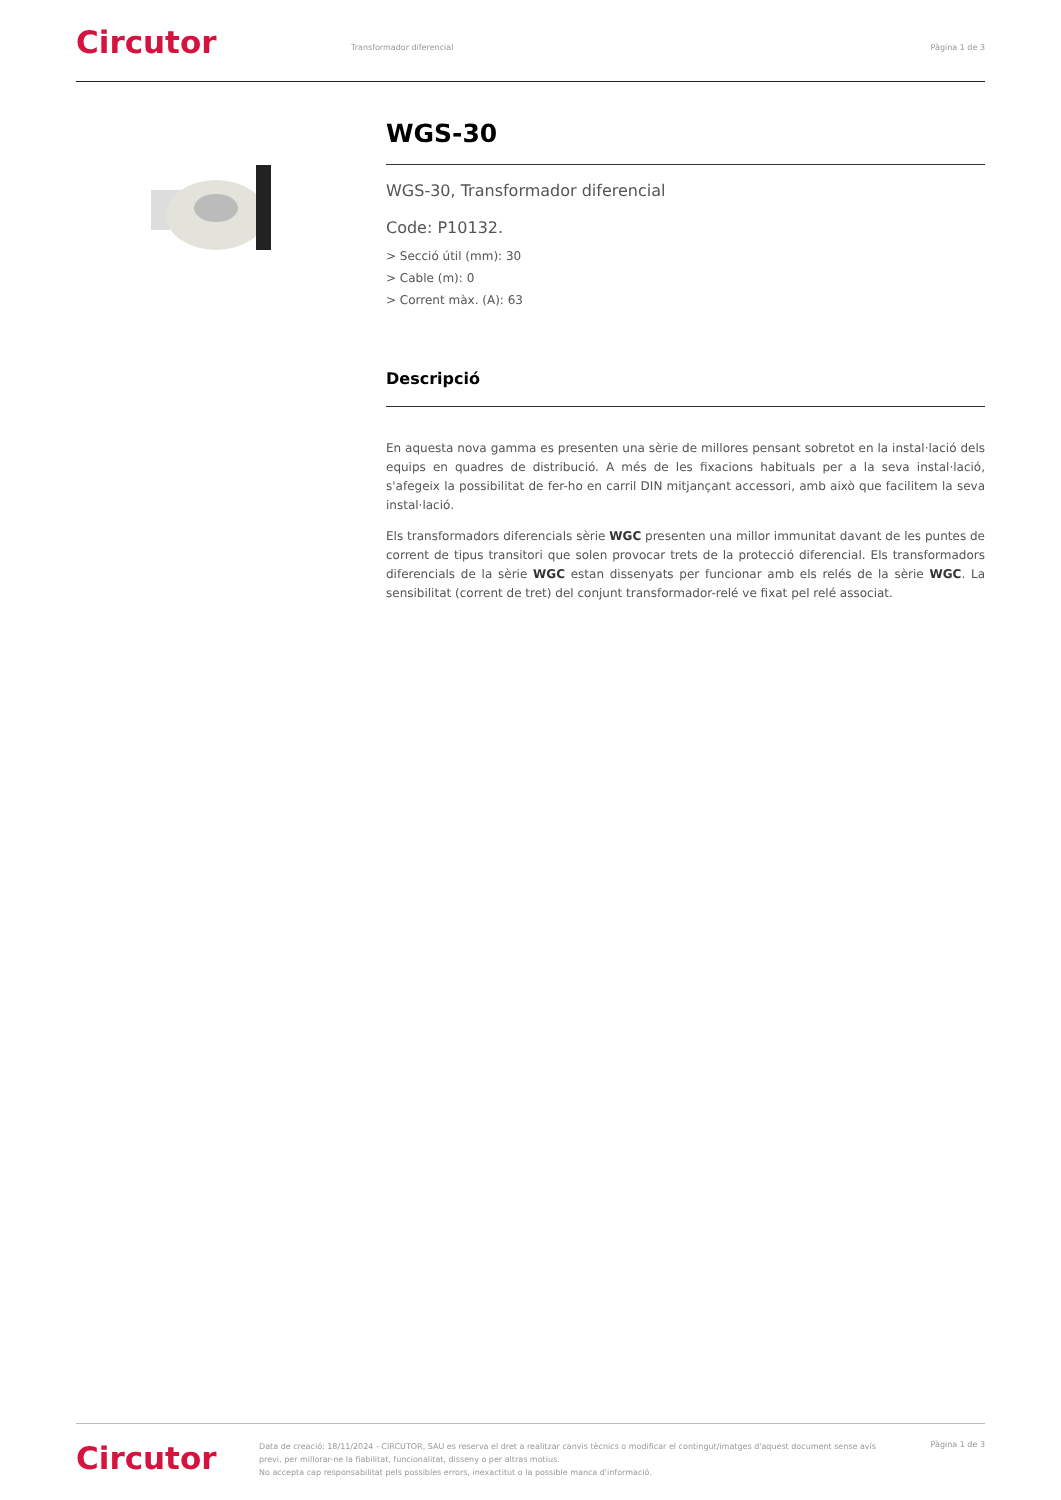Circutor
Transformador diferencial Pàgina 1 de 3
WGS-30
WGS-30, Transformador diferencial
Code: P10132.
> Secció útil (mm): 30
> Cable (m): 0
> Corrent màx. (A): 63
Descripció
En aquesta nova gamma es presenten una sèrie de millores pensant sobretot en la instal·lació dels equips en quadres de distribució. A més de les fixacions habituals per a la seva instal·lació, s'afegeix la possibilitat de fer-ho en carril DIN mitjançant accessori, amb això que facilitem la seva instal·lació.
Els transformadors diferencials sèrie WGC presenten una millor immunitat davant de les puntes de corrent de tipus transitori que solen provocar trets de la protecció diferencial. Els transformadors diferencials de la sèrie WGC estan dissenyats per funcionar amb els relés de la sèrie WGC. La sensibilitat (corrent de tret) del conjunt transformador-relé ve fixat pel relé associat.
Circutor
Data de creació: 18/11/2024 - CIRCUTOR, SAU es reserva el dret a realitzar canvis tècnics o modificar el contingut/imatges d'aquest document sense avís previ, per millorar-ne la fiabilitat, funcionalitat, disseny o per altras motius.
No accepta cap responsabilitat pels possibles errors, inexactitut o la possible manca d'informació.
Pàgina 1 de 3